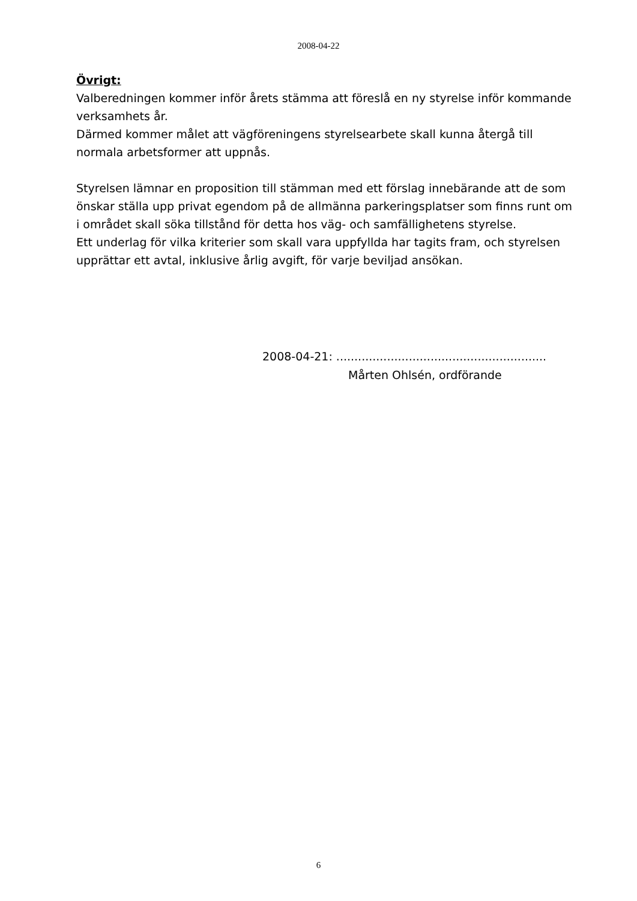2008-04-22
Övrigt:
Valberedningen kommer inför årets stämma att föreslå en ny styrelse inför kommande verksamhets år.
Därmed kommer målet att vägföreningens styrelsearbete skall kunna återgå till normala arbetsformer att uppnås.
Styrelsen lämnar en proposition till stämman med ett förslag innebärande att de som önskar ställa upp privat egendom på de allmänna parkeringsplatser som finns runt om i området skall söka tillstånd för detta hos väg- och samfällighetens styrelse.
Ett underlag för vilka kriterier som skall vara uppfyllda har tagits fram, och styrelsen upprättar ett avtal, inklusive årlig avgift, för varje beviljad ansökan.
2008-04-21: ..........................................................
Mårten Ohlsén, ordförande
6